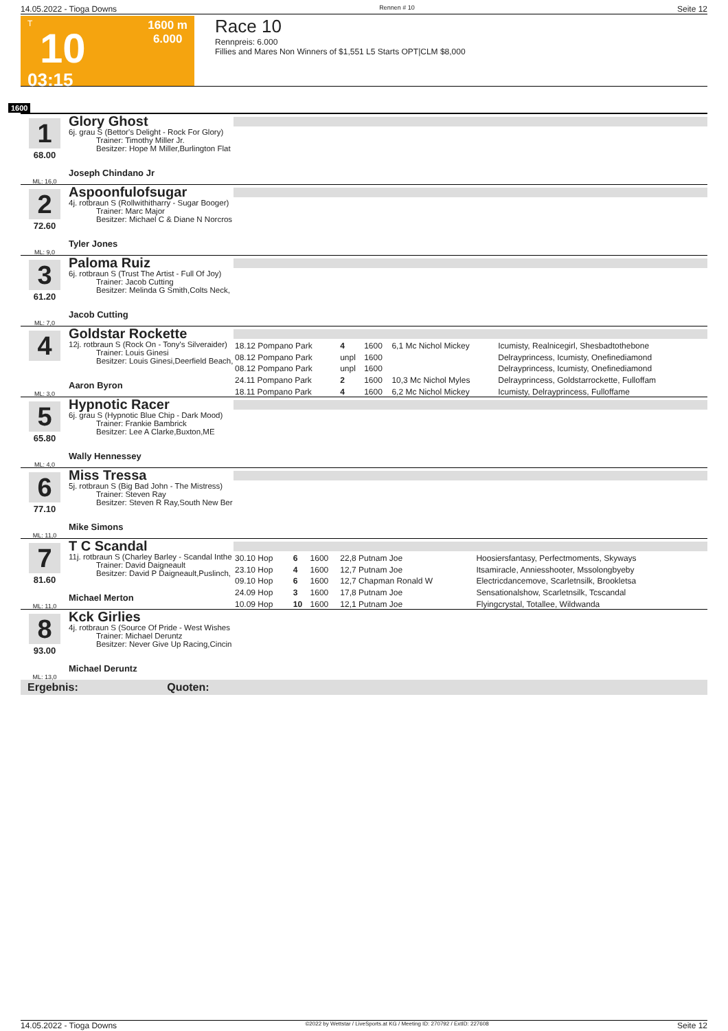14.05.2022 - Tioga Downs Rennen # 10 Seite 12
T
10
03:15
1600 m
6.000
Race 10
Rennpreis: 6.000
Fillies and Mares Non Winners of $1,551 L5 Starts OPT|CLM $8,000
1600
1
68.00
ML: 16,0
Glory Ghost
6j. grau S (Bettor's Delight - Rock For Glory)
Trainer: Timothy Miller Jr.
Besitzer: Hope M Miller,Burlington Flat
Joseph Chindano Jr
2
72.60
ML: 9,0
Aspoonfulofsugar
4j. rotbraun S (Rollwithitharry - Sugar Booger)
Trainer: Marc Major
Besitzer: Michael C & Diane N Norcros
Tyler Jones
3
61.20
ML: 7,0
Paloma Ruiz
6j. rotbraun S (Trust The Artist - Full Of Joy)
Trainer: Jacob Cutting
Besitzer: Melinda G Smith,Colts Neck,
Jacob Cutting
4
ML: 3,0
Goldstar Rockette
12j. rotbraun S (Rock On - Tony's Silveraider)
Trainer: Louis Ginesi
Besitzer: Louis Ginesi,Deerfield Beach,
Aaron Byron
| 18.12 Pompano Park | 4 | 1600 | 6,1 Mc Nichol Mickey | Icumisty, Realnicegirl, Shesbadtothebone |
| 08.12 Pompano Park | unpl | 1600 | | Delrayprincess, Icumisty, Onefinediamond |
| 08.12 Pompano Park | unpl | 1600 | | Delrayprincess, Icumisty, Onefinediamond |
| 24.11 Pompano Park | 2 | 1600 | 10,3 Mc Nichol Myles | Delrayprincess, Goldstarrockette, Fulloffam |
| 18.11 Pompano Park | 4 | 1600 | 6,2 Mc Nichol Mickey | Icumisty, Delrayprincess, Fulloffame |
5
65.80
ML: 4,0
Hypnotic Racer
6j. grau S (Hypnotic Blue Chip - Dark Mood)
Trainer: Frankie Bambrick
Besitzer: Lee A Clarke,Buxton,ME
Wally Hennessey
6
77.10
ML: 11,0
Miss Tressa
5j. rotbraun S (Big Bad John - The Mistress)
Trainer: Steven Ray
Besitzer: Steven R Ray,South New Ber
Mike Simons
7
81.60
ML: 11,0
T C Scandal
11j. rotbraun S (Charley Barley - Scandal Inthe
Trainer: David Daigneault
Besitzer: David P Daigneault,Puslinch,
Michael Merton
| 30.10 Hop | 6 | 1600 | 22,8 Putnam Joe | Hoosiersfantasy, Perfectmoments, Skyways |
| 23.10 Hop | 4 | 1600 | 12,7 Putnam Joe | Itsamiracle, Anniesshooter, Mssolongbyeby |
| 09.10 Hop | 6 | 1600 | 12,7 Chapman Ronald W | Electricdancemove, Scarletnsilk, Brookletsa |
| 24.09 Hop | 3 | 1600 | 17,8 Putnam Joe | Sensationalshow, Scarletnsilk, Tcscandal |
| 10.09 Hop | 10 | 1600 | 12,1 Putnam Joe | Flyingcrystal, Totallee, Wildwanda |
8
93.00
ML: 13,0
Kck Girlies
4j. rotbraun S (Source Of Pride - West Wishes
Trainer: Michael Deruntz
Besitzer: Never Give Up Racing,Cincin
Michael Deruntz
Ergebnis: Quoten:
14.05.2022 - Tioga Downs ©2022 by Wettstar / LiveSports.at KG / Meeting ID: 270792 / ExtID: 227608 Seite 12